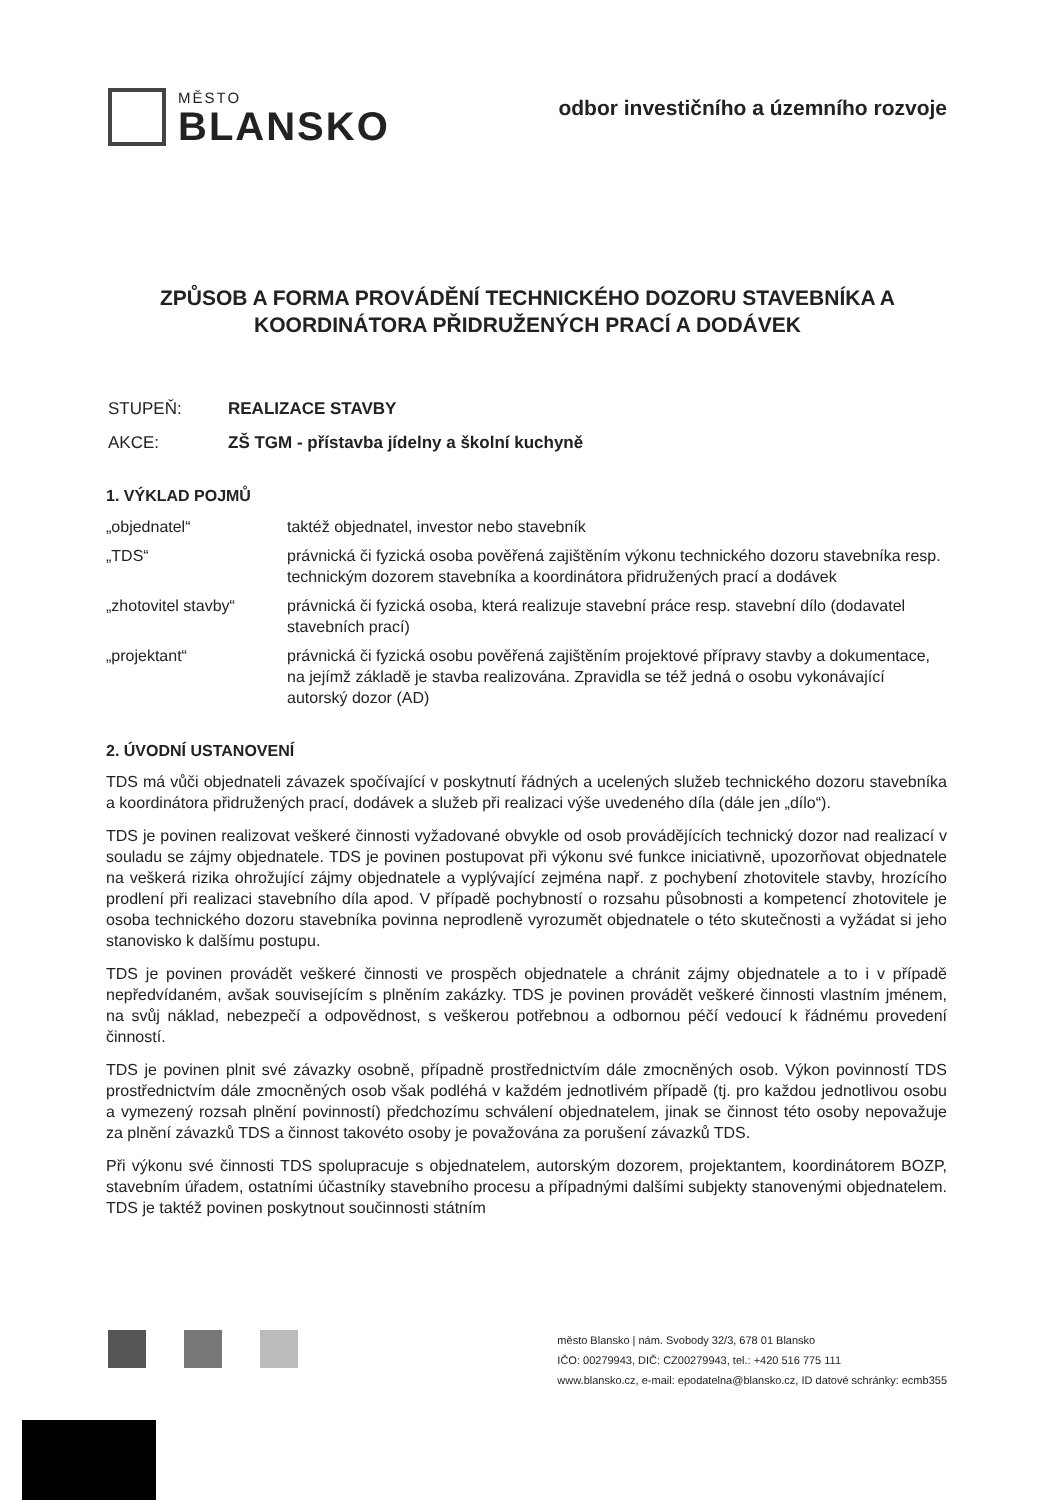MĚSTO
BLANSKO
odbor investičního a územního rozvoje
ZPŮSOB A FORMA PROVÁDĚNÍ TECHNICKÉHO DOZORU STAVEBNÍKA A KOORDINÁTORA PŘIDRUŽENÝCH PRACÍ A DODÁVEK
STUPEŇ: REALIZACE STAVBY
AKCE: ZŠ TGM - přístavba jídelny a školní kuchyně
1. VÝKLAD POJMŮ
„objednatel“taktéž objednatel, investor nebo stavebník
„TDS“právnická či fyzická osoba pověřená zajištěním výkonu technického dozoru stavebníka resp. technickým dozorem stavebníka a koordinátora přidružených prací a dodávek
„zhotovitel stavby“právnická či fyzická osoba, která realizuje stavební práce resp. stavební dílo (dodavatel stavebních prací)
„projektant“právnická či fyzická osobu pověřená zajištěním projektové přípravy stavby a dokumentace, na jejímž základě je stavba realizována. Zpravidla se též jedná o osobu vykonávající autorský dozor (AD)
2. ÚVODNÍ USTANOVENÍ
TDS má vůči objednateli závazek spočívající v poskytnutí řádných a ucelených služeb technického dozoru stavebníka a koordinátora přidružených prací, dodávek a služeb při realizaci výše uvedeného díla (dále jen „dílo“).
TDS je povinen realizovat veškeré činnosti vyžadované obvykle od osob provádějících technický dozor nad realizací v souladu se zájmy objednatele. TDS je povinen postupovat při výkonu své funkce iniciativně, upozorňovat objednatele na veškerá rizika ohrožující zájmy objednatele a vyplývající zejména např. z pochybení zhotovitele stavby, hrozícího prodlení při realizaci stavebního díla apod. V případě pochybností o rozsahu působnosti a kompetencí zhotovitele je osoba technického dozoru stavebníka povinna neprodleně vyrozumět objednatele o této skutečnosti a vyžádat si jeho stanovisko k dalšímu postupu.
TDS je povinen provádět veškeré činnosti ve prospěch objednatele a chránit zájmy objednatele a to i v případě nepředvídaném, avšak souvisejícím s plněním zakázky. TDS je povinen provádět veškeré činnosti vlastním jménem, na svůj náklad, nebezpečí a odpovědnost, s veškerou potřebnou a odbornou péčí vedoucí k řádnému provedení činností.
TDS je povinen plnit své závazky osobně, případně prostřednictvím dále zmocněných osob. Výkon povinností TDS prostřednictvím dále zmocněných osob však podléhá v každém jednotlivém případě (tj. pro každou jednotlivou osobu a vymezený rozsah plnění povinností) předchozímu schválení objednatelem, jinak se činnost této osoby nepovažuje za plnění závazků TDS a činnost takovéto osoby je považována za porušení závazků TDS.
Při výkonu své činnosti TDS spolupracuje s objednatelem, autorským dozorem, projektantem, koordinátorem BOZP, stavebním úřadem, ostatními účastníky stavebního procesu a případnými dalšími subjekty stanovenými objednatelem. TDS je taktéž povinen poskytnout součinnosti státním
město Blansko | nám. Svobody 32/3, 678 01 Blansko
IČO: 00279943, DIČ: CZ00279943, tel.: +420 516 775 111
www.blansko.cz, e-mail: epodatelna@blansko.cz, ID datové schránky: ecmb355